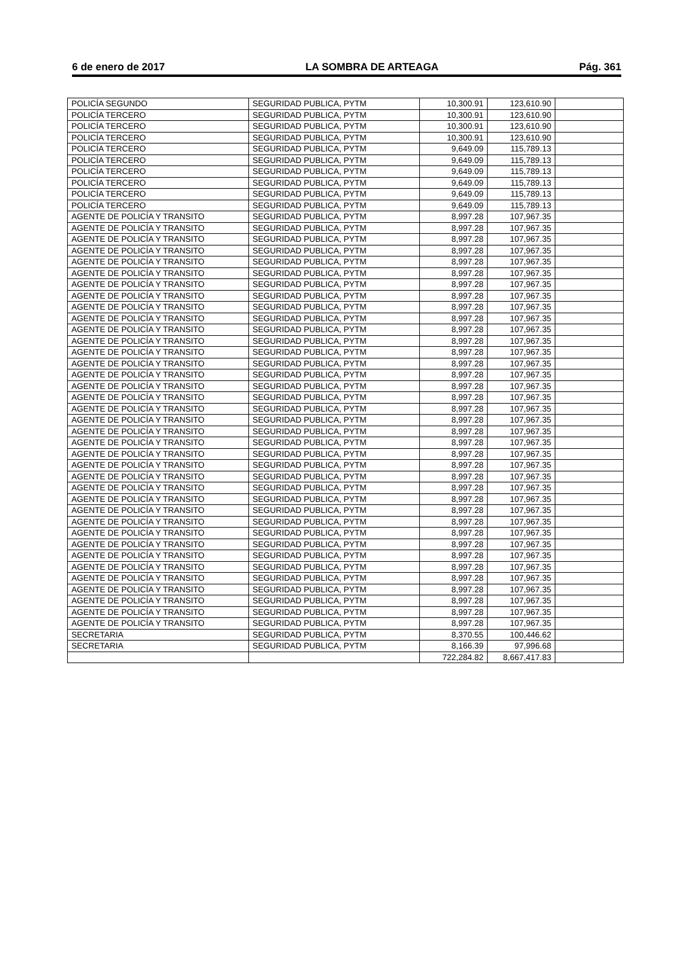6 de enero de 2017 LA SOMBRA DE ARTEAGA Pág. 361
| POLICÍA SEGUNDO | SEGURIDAD PUBLICA, PYTM | 10,300.91 | 123,610.90 | |
| POLICÍA TERCERO | SEGURIDAD PUBLICA, PYTM | 10,300.91 | 123,610.90 | |
| POLICÍA TERCERO | SEGURIDAD PUBLICA, PYTM | 10,300.91 | 123,610.90 | |
| POLICÍA TERCERO | SEGURIDAD PUBLICA, PYTM | 10,300.91 | 123,610.90 | |
| POLICÍA TERCERO | SEGURIDAD PUBLICA, PYTM | 9,649.09 | 115,789.13 | |
| POLICÍA TERCERO | SEGURIDAD PUBLICA, PYTM | 9,649.09 | 115,789.13 | |
| POLICÍA TERCERO | SEGURIDAD PUBLICA, PYTM | 9,649.09 | 115,789.13 | |
| POLICÍA TERCERO | SEGURIDAD PUBLICA, PYTM | 9,649.09 | 115,789.13 | |
| POLICÍA TERCERO | SEGURIDAD PUBLICA, PYTM | 9,649.09 | 115,789.13 | |
| POLICÍA TERCERO | SEGURIDAD PUBLICA, PYTM | 9,649.09 | 115,789.13 | |
| AGENTE DE POLICÍA Y TRANSITO | SEGURIDAD PUBLICA, PYTM | 8,997.28 | 107,967.35 | |
| AGENTE DE POLICÍA Y TRANSITO | SEGURIDAD PUBLICA, PYTM | 8,997.28 | 107,967.35 | |
| AGENTE DE POLICÍA Y TRANSITO | SEGURIDAD PUBLICA, PYTM | 8,997.28 | 107,967.35 | |
| AGENTE DE POLICÍA Y TRANSITO | SEGURIDAD PUBLICA, PYTM | 8,997.28 | 107,967.35 | |
| AGENTE DE POLICÍA Y TRANSITO | SEGURIDAD PUBLICA, PYTM | 8,997.28 | 107,967.35 | |
| AGENTE DE POLICÍA Y TRANSITO | SEGURIDAD PUBLICA, PYTM | 8,997.28 | 107,967.35 | |
| AGENTE DE POLICÍA Y TRANSITO | SEGURIDAD PUBLICA, PYTM | 8,997.28 | 107,967.35 | |
| AGENTE DE POLICÍA Y TRANSITO | SEGURIDAD PUBLICA, PYTM | 8,997.28 | 107,967.35 | |
| AGENTE DE POLICÍA Y TRANSITO | SEGURIDAD PUBLICA, PYTM | 8,997.28 | 107,967.35 | |
| AGENTE DE POLICÍA Y TRANSITO | SEGURIDAD PUBLICA, PYTM | 8,997.28 | 107,967.35 | |
| AGENTE DE POLICÍA Y TRANSITO | SEGURIDAD PUBLICA, PYTM | 8,997.28 | 107,967.35 | |
| AGENTE DE POLICÍA Y TRANSITO | SEGURIDAD PUBLICA, PYTM | 8,997.28 | 107,967.35 | |
| AGENTE DE POLICÍA Y TRANSITO | SEGURIDAD PUBLICA, PYTM | 8,997.28 | 107,967.35 | |
| AGENTE DE POLICÍA Y TRANSITO | SEGURIDAD PUBLICA, PYTM | 8,997.28 | 107,967.35 | |
| AGENTE DE POLICÍA Y TRANSITO | SEGURIDAD PUBLICA, PYTM | 8,997.28 | 107,967.35 | |
| AGENTE DE POLICÍA Y TRANSITO | SEGURIDAD PUBLICA, PYTM | 8,997.28 | 107,967.35 | |
| AGENTE DE POLICÍA Y TRANSITO | SEGURIDAD PUBLICA, PYTM | 8,997.28 | 107,967.35 | |
| AGENTE DE POLICÍA Y TRANSITO | SEGURIDAD PUBLICA, PYTM | 8,997.28 | 107,967.35 | |
| AGENTE DE POLICÍA Y TRANSITO | SEGURIDAD PUBLICA, PYTM | 8,997.28 | 107,967.35 | |
| AGENTE DE POLICÍA Y TRANSITO | SEGURIDAD PUBLICA, PYTM | 8,997.28 | 107,967.35 | |
| AGENTE DE POLICÍA Y TRANSITO | SEGURIDAD PUBLICA, PYTM | 8,997.28 | 107,967.35 | |
| AGENTE DE POLICÍA Y TRANSITO | SEGURIDAD PUBLICA, PYTM | 8,997.28 | 107,967.35 | |
| AGENTE DE POLICÍA Y TRANSITO | SEGURIDAD PUBLICA, PYTM | 8,997.28 | 107,967.35 | |
| AGENTE DE POLICÍA Y TRANSITO | SEGURIDAD PUBLICA, PYTM | 8,997.28 | 107,967.35 | |
| AGENTE DE POLICÍA Y TRANSITO | SEGURIDAD PUBLICA, PYTM | 8,997.28 | 107,967.35 | |
| AGENTE DE POLICÍA Y TRANSITO | SEGURIDAD PUBLICA, PYTM | 8,997.28 | 107,967.35 | |
| AGENTE DE POLICÍA Y TRANSITO | SEGURIDAD PUBLICA, PYTM | 8,997.28 | 107,967.35 | |
| AGENTE DE POLICÍA Y TRANSITO | SEGURIDAD PUBLICA, PYTM | 8,997.28 | 107,967.35 | |
| AGENTE DE POLICÍA Y TRANSITO | SEGURIDAD PUBLICA, PYTM | 8,997.28 | 107,967.35 | |
| AGENTE DE POLICÍA Y TRANSITO | SEGURIDAD PUBLICA, PYTM | 8,997.28 | 107,967.35 | |
| AGENTE DE POLICÍA Y TRANSITO | SEGURIDAD PUBLICA, PYTM | 8,997.28 | 107,967.35 | |
| AGENTE DE POLICÍA Y TRANSITO | SEGURIDAD PUBLICA, PYTM | 8,997.28 | 107,967.35 | |
| AGENTE DE POLICÍA Y TRANSITO | SEGURIDAD PUBLICA, PYTM | 8,997.28 | 107,967.35 | |
| AGENTE DE POLICÍA Y TRANSITO | SEGURIDAD PUBLICA, PYTM | 8,997.28 | 107,967.35 | |
| AGENTE DE POLICÍA Y TRANSITO | SEGURIDAD PUBLICA, PYTM | 8,997.28 | 107,967.35 | |
| AGENTE DE POLICÍA Y TRANSITO | SEGURIDAD PUBLICA, PYTM | 8,997.28 | 107,967.35 | |
| AGENTE DE POLICÍA Y TRANSITO | SEGURIDAD PUBLICA, PYTM | 8,997.28 | 107,967.35 | |
| SECRETARIA | SEGURIDAD PUBLICA, PYTM | 8,370.55 | 100,446.62 | |
| SECRETARIA | SEGURIDAD PUBLICA, PYTM | 8,166.39 | 97,996.68 | |
| | | 722,284.82 | 8,667,417.83 | |